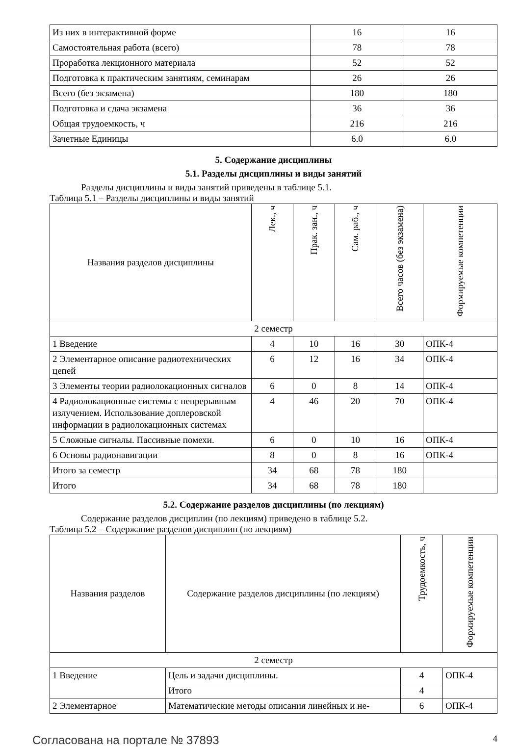| Из них в интерактивной форме | 16 | 16 |
| Самостоятельная работа (всего) | 78 | 78 |
| Проработка лекционного материала | 52 | 52 |
| Подготовка к практическим занятиям, семинарам | 26 | 26 |
| Всего (без экзамена) | 180 | 180 |
| Подготовка и сдача экзамена | 36 | 36 |
| Общая трудоемкость, ч | 216 | 216 |
| Зачетные Единицы | 6.0 | 6.0 |
5. Содержание дисциплины
5.1. Разделы дисциплины и виды занятий
Разделы дисциплины и виды занятий приведены в таблице 5.1.
Таблица 5.1 – Разделы дисциплины и виды занятий
| Названия разделов дисциплины | Лек., ч | Прак. зан., ч | Сам. раб., ч | Всего часов (без экзамена) | Формируемые компетенции |
| --- | --- | --- | --- | --- | --- |
| 2 семестр | | | | | |
| 1 Введение | 4 | 10 | 16 | 30 | ОПК-4 |
| 2 Элементарное описание радиотехнических цепей | 6 | 12 | 16 | 34 | ОПК-4 |
| 3 Элементы теории радиолокационных сигналов | 6 | 0 | 8 | 14 | ОПК-4 |
| 4 Радиолокационные системы с непрерывным излучением. Использование доплеровской информации в радиолокационных системах | 4 | 46 | 20 | 70 | ОПК-4 |
| 5 Сложные сигналы. Пассивные помехи. | 6 | 0 | 10 | 16 | ОПК-4 |
| 6 Основы радионавигации | 8 | 0 | 8 | 16 | ОПК-4 |
| Итого за семестр | 34 | 68 | 78 | 180 | |
| Итого | 34 | 68 | 78 | 180 | |
5.2. Содержание разделов дисциплины (по лекциям)
Содержание разделов дисциплин (по лекциям) приведено в таблице 5.2.
Таблица 5.2 – Содержание разделов дисциплин (по лекциям)
| Названия разделов | Содержание разделов дисциплины (по лекциям) | Трудоемкость, ч | Формируемые компетенции |
| --- | --- | --- | --- |
| 2 семестр | | | |
| 1 Введение | Цель и задачи дисциплины. | 4 | ОПК-4 |
| | Итого | 4 | |
| 2 Элементарное | Математические методы описания линейных и не- | 6 | ОПК-4 |
Согласована на портале № 37893 4